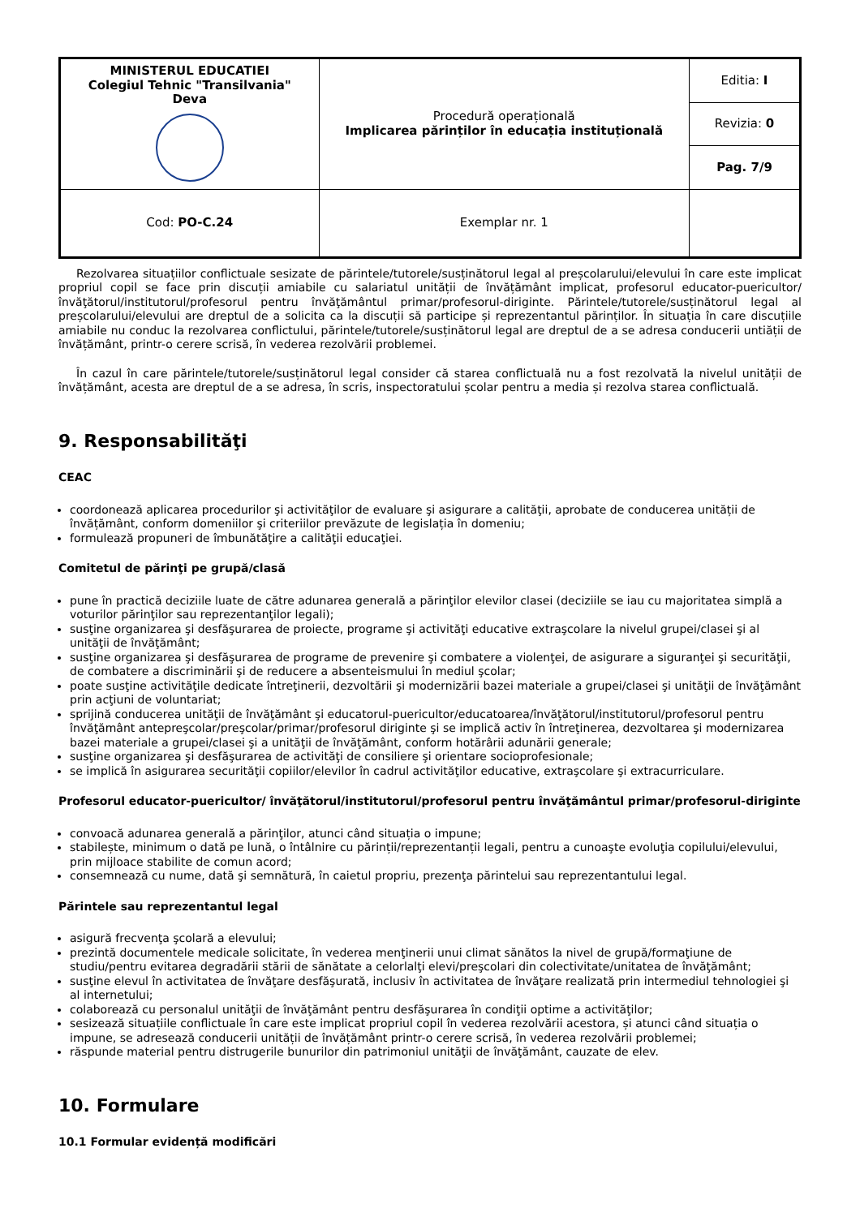| MINISTERUL EDUCATIEI Colegiul Tehnic "Transilvania" Deva | Procedură operațională Implicarea părinților în educația instituțională | Editia: I |
| | | Revizia: 0 |
| | | Pag. 7/9 |
| | Cod: PO-C.24 | Exemplar nr. 1 |
Rezolvarea situațiilor conflictuale sesizate de părintele/tutorele/susținătorul legal al preșcolarului/elevului în care este implicat propriul copil se face prin discuții amiabile cu salariatul unității de învățământ implicat, profesorul educator-puericultor/învăţătorul/institutorul/profesorul pentru învăţământul primar/profesorul-diriginte. Părintele/tutorele/susținătorul legal al preșcolarului/elevului are dreptul de a solicita ca la discuții să participe și reprezentantul părinților. În situația în care discuțiile amiabile nu conduc la rezolvarea conflictului, părintele/tutorele/susținătorul legal are dreptul de a se adresa conducerii untiății de învățământ, printr-o cerere scrisă, în vederea rezolvării problemei.
În cazul în care părintele/tutorele/susținătorul legal consider că starea conflictuală nu a fost rezolvată la nivelul unității de învățământ, acesta are dreptul de a se adresa, în scris, inspectoratului școlar pentru a media și rezolva starea conflictuală.
9. Responsabilităţi
CEAC
coordonează aplicarea procedurilor şi activităţilor de evaluare şi asigurare a calităţii, aprobate de conducerea unității de învățământ, conform domeniilor şi criteriilor prevăzute de legislația în domeniu;
formulează propuneri de îmbunătăţire a calităţii educaţiei.
Comitetul de părinţi pe grupă/clasă
pune în practică deciziile luate de către adunarea generală a părinţilor elevilor clasei (deciziile se iau cu majoritatea simplă a voturilor părinţilor sau reprezentanţilor legali);
susţine organizarea şi desfăşurarea de proiecte, programe şi activităţi educative extraşcolare la nivelul grupei/clasei şi al unităţii de învăţământ;
susţine organizarea şi desfăşurarea de programe de prevenire şi combatere a violenţei, de asigurare a siguranţei şi securităţii, de combatere a discriminării şi de reducere a absenteismului în mediul şcolar;
poate susţine activităţile dedicate întreţinerii, dezvoltării şi modernizării bazei materiale a grupei/clasei şi unităţii de învăţământ prin acţiuni de voluntariat;
sprijină conducerea unităţii de învăţământ şi educatorul-puericultor/educatoarea/învăţătorul/institutorul/profesorul pentru învăţământ antepreşcolar/preşcolar/primar/profesorul diriginte şi se implică activ în întreţinerea, dezvoltarea şi modernizarea bazei materiale a grupei/clasei şi a unităţii de învăţământ, conform hotărârii adunării generale;
susţine organizarea şi desfăşurarea de activităţi de consiliere şi orientare socioprofesionale;
se implică în asigurarea securităţii copiilor/elevilor în cadrul activităţilor educative, extraşcolare şi extracurriculare.
Profesorul educator-puericultor/ învăţătorul/institutorul/profesorul pentru învăţământul primar/profesorul-diriginte
convoacă adunarea generală a părinţilor, atunci când situația o impune;
stabilește, minimum o dată pe lună, o întâlnire cu părinții/reprezentanții legali, pentru a cunoaşte evoluţia copilului/elevului, prin mijloace stabilite de comun acord;
consemnează cu nume, dată şi semnătură, în caietul propriu, prezenţa părintelui sau reprezentantului legal.
Părintele sau reprezentantul legal
asigură frecvenţa şcolară a elevului;
prezintă documentele medicale solicitate, în vederea menţinerii unui climat sănătos la nivel de grupă/formaţiune de studiu/pentru evitarea degradării stării de sănătate a celorlalţi elevi/preşcolari din colectivitate/unitatea de învăţământ;
susţine elevul în activitatea de învăţare desfăşurată, inclusiv în activitatea de învăţare realizată prin intermediul tehnologiei şi al internetului;
colaborează cu personalul unităţii de învăţământ pentru desfăşurarea în condiţii optime a activităţilor;
sesizează situațiile conflictuale în care este implicat propriul copil în vederea rezolvării acestora, și atunci când situația o impune, se adresează conducerii unității de învățământ printr-o cerere scrisă, în vederea rezolvării problemei;
răspunde material pentru distrugerile bunurilor din patrimoniul unităţii de învăţământ, cauzate de elev.
10. Formulare
10.1 Formular evidență modificări